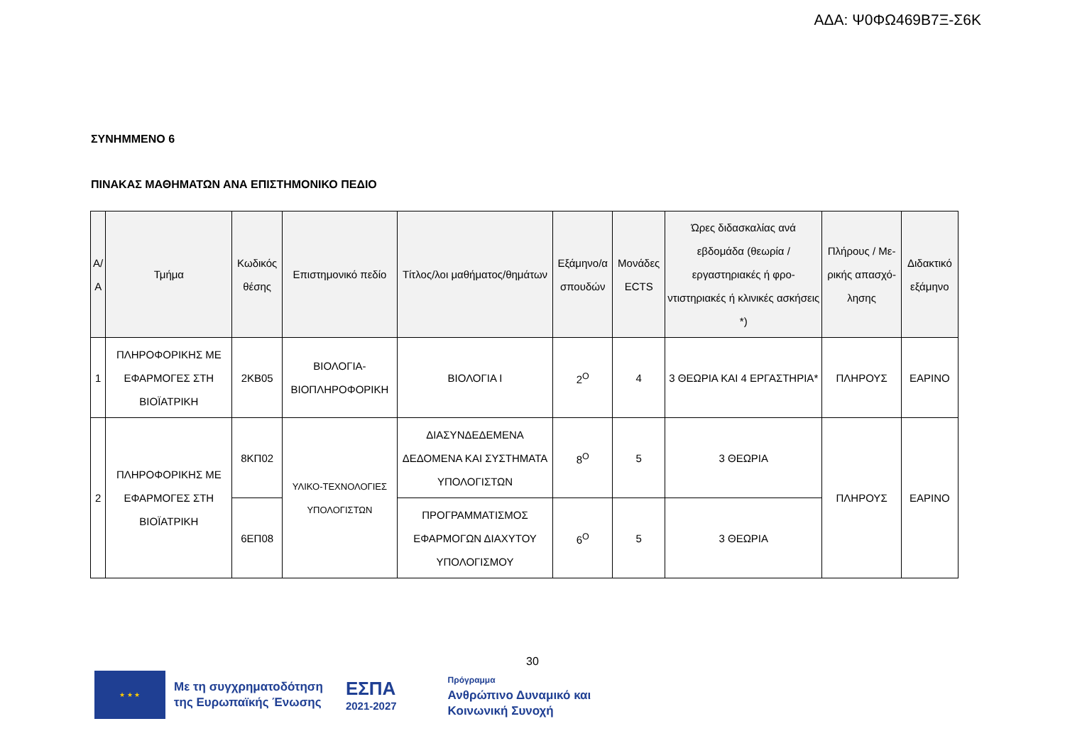ΑΔΑ: Ψ0ΦΩ469Β7Ξ-Σ6Κ
ΣΥΝΗΜΜΕΝΟ 6
ΠΙΝΑΚΑΣ ΜΑΘΗΜΑΤΩΝ ΑΝΑ ΕΠΙΣΤΗΜΟΝΙΚΟ ΠΕΔΙΟ
| Α/Α | Τμήμα | Κωδικός θέσης | Επιστημονικό πεδίο | Τίτλος/λοι μαθήματος/θημάτων | Εξάμηνο/α σπουδών | Μονάδες ECTS | Ώρες διδασκαλίας ανά εβδομάδα (θεωρία / εργαστηριακές ή φρο-ντιστηριακές ή κλινικές ασκήσεις *) | Πλήρους / Με-ρικής απασχό-λησης | Διδακτικό εξάμηνο |
| --- | --- | --- | --- | --- | --- | --- | --- | --- | --- |
| 1 | ΠΛΗΡΟΦΟΡΙΚΗΣ ΜΕ ΕΦΑΡΜΟΓΕΣ ΣΤΗ ΒΙΟΪΑΤΡΙΚΗ | 2ΚΒ05 | ΒΙΟΛΟΓΙΑ-ΒΙΟΠΛΗΡΟΦΟΡΙΚΗ | ΒΙΟΛΟΓΙΑ Ι | 2<sup>Ο</sup> | 4 | 3 ΘΕΩΡΙΑ ΚΑΙ 4 ΕΡΓΑΣΤΗΡΙΑ* | ΠΛΗΡΟΥΣ | ΕΑΡΙΝΟ |
| 2 | ΠΛΗΡΟΦΟΡΙΚΗΣ ΜΕ ΕΦΑΡΜΟΓΕΣ ΣΤΗ ΒΙΟΪΑΤΡΙΚΗ | 8ΚΠ02 | ΥΛΙΚΟ-ΤΕΧΝΟΛΟΓΙΕΣ ΥΠΟΛΟΓΙΣΤΩΝ | ΔΙΑΣΥΝΔΕΔΕΜΕΝΑ ΔΕΔΟΜΕΝΑ ΚΑΙ ΣΥΣΤΗΜΑΤΑ ΥΠΟΛΟΓΙΣΤΩΝ | 8<sup>Ο</sup> | 5 | 3 ΘΕΩΡΙΑ | ΠΛΗΡΟΥΣ | ΕΑΡΙΝΟ |
| | | 6ΕΠ08 | | ΠΡΟΓΡΑΜΜΑΤΙΣΜΟΣ ΕΦΑΡΜΟΓΩΝ ΔΙΑΧΥΤΟΥ ΥΠΟΛΟΓΙΣΜΟΥ | 6<sup>Ο</sup> | 5 | 3 ΘΕΩΡΙΑ | | |
30
★ ★ ★
Με τη συγχρηματοδότηση
της Ευρωπαϊκής Ένωσης
ΕΣΠΑ
2021-2027
Πρόγραμμα
Ανθρώπινο Δυναμικό και
Κοινωνική Συνοχή